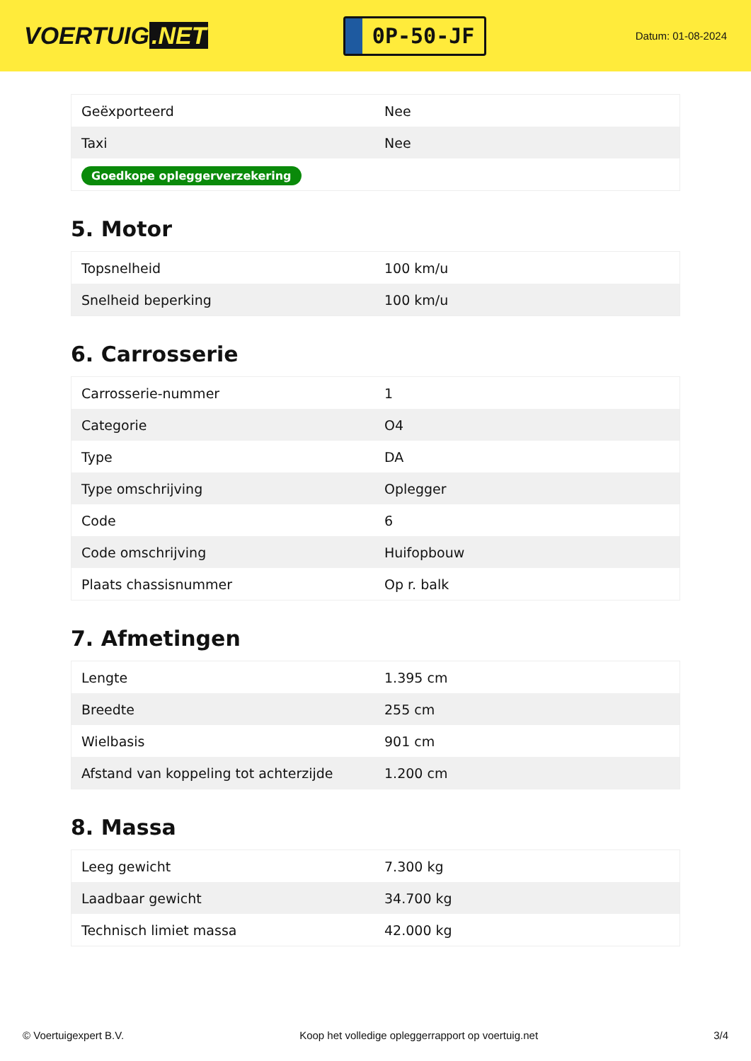VOERTUIG.NET
0P-50-JF
Datum: 01-08-2024
| Geëxporteerd | Nee |
| Taxi | Nee |
| Goedkope opleggerverzekering | |
5. Motor
| Topsnelheid | 100 km/u |
| Snelheid beperking | 100 km/u |
6. Carrosserie
| Carrosserie-nummer | 1 |
| Categorie | O4 |
| Type | DA |
| Type omschrijving | Oplegger |
| Code | 6 |
| Code omschrijving | Huifopbouw |
| Plaats chassisnummer | Op r. balk |
7. Afmetingen
| Lengte | 1.395 cm |
| Breedte | 255 cm |
| Wielbasis | 901 cm |
| Afstand van koppeling tot achterzijde | 1.200 cm |
8. Massa
| Leeg gewicht | 7.300 kg |
| Laadbaar gewicht | 34.700 kg |
| Technisch limiet massa | 42.000 kg |
© Voertuigexpert B.V. Koop het volledige opleggerrapport op voertuig.net 3/4